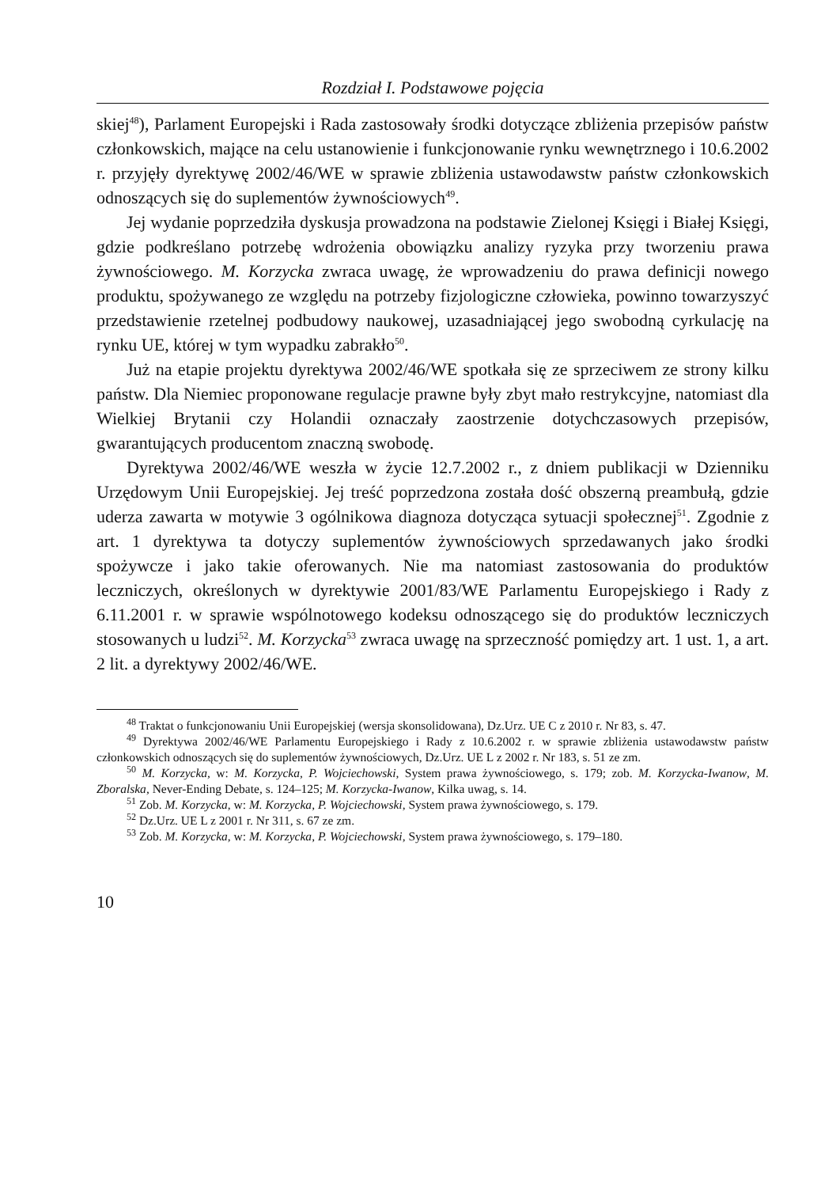Rozdział I. Podstawowe pojęcia
skiej<sup>48</sup>), Parlament Europejski i Rada zastosowały środki dotyczące zbliżenia przepisów państw członkowskich, mające na celu ustanowienie i funkcjonowanie rynku wewnętrznego i 10.6.2002 r. przyjęły dyrektywę 2002/46/WE w sprawie zbliżenia ustawodawstw państw członkowskich odnoszących się do suplementów żywnościowych<sup>49</sup>.
Jej wydanie poprzedziła dyskusja prowadzona na podstawie Zielonej Księgi i Białej Księgi, gdzie podkreślano potrzebę wdrożenia obowiązku analizy ryzyka przy tworzeniu prawa żywnościowego. M. Korzycka zwraca uwagę, że wprowadzeniu do prawa definicji nowego produktu, spożywanego ze względu na potrzeby fizjologiczne człowieka, powinno towarzyszyć przedstawienie rzetelnej podbudowy naukowej, uzasadniającej jego swobodną cyrkulację na rynku UE, której w tym wypadku zabrakło<sup>50</sup>.
Już na etapie projektu dyrektywa 2002/46/WE spotkała się ze sprzeciwem ze strony kilku państw. Dla Niemiec proponowane regulacje prawne były zbyt mało restrykcyjne, natomiast dla Wielkiej Brytanii czy Holandii oznaczały zaostrzenie dotychczasowych przepisów, gwarantujących producentom znaczną swobodę.
Dyrektywa 2002/46/WE weszła w życie 12.7.2002 r., z dniem publikacji w Dzienniku Urzędowym Unii Europejskiej. Jej treść poprzedzona została dość obszerną preambułą, gdzie uderza zawarta w motywie 3 ogólnikowa diagnoza dotycząca sytuacji społecznej<sup>51</sup>. Zgodnie z art. 1 dyrektywa ta dotyczy suplementów żywnościowych sprzedawanych jako środki spożywcze i jako takie oferowanych. Nie ma natomiast zastosowania do produktów leczniczych, określonych w dyrektywie 2001/83/WE Parlamentu Europejskiego i Rady z 6.11.2001 r. w sprawie wspólnotowego kodeksu odnoszącego się do produktów leczniczych stosowanych u ludzi<sup>52</sup>. M. Korzycka<sup>53</sup> zwraca uwagę na sprzeczność pomiędzy art. 1 ust. 1, a art. 2 lit. a dyrektywy 2002/46/WE.
<sup>48</sup> Traktat o funkcjonowaniu Unii Europejskiej (wersja skonsolidowana), Dz.Urz. UE C z 2010 r. Nr 83, s. 47.
<sup>49</sup> Dyrektywa 2002/46/WE Parlamentu Europejskiego i Rady z 10.6.2002 r. w sprawie zbliżenia ustawodawstw państw członkowskich odnoszących się do suplementów żywnościowych, Dz.Urz. UE L z 2002 r. Nr 183, s. 51 ze zm.
<sup>50</sup> M. Korzycka, w: M. Korzycka, P. Wojciechowski, System prawa żywnościowego, s. 179; zob. M. Korzycka-Iwanow, M. Zboralska, Never-Ending Debate, s. 124–125; M. Korzycka-Iwanow, Kilka uwag, s. 14.
<sup>51</sup> Zob. M. Korzycka, w: M. Korzycka, P. Wojciechowski, System prawa żywnościowego, s. 179.
<sup>52</sup> Dz.Urz. UE L z 2001 r. Nr 311, s. 67 ze zm.
<sup>53</sup> Zob. M. Korzycka, w: M. Korzycka, P. Wojciechowski, System prawa żywnościowego, s. 179–180.
10